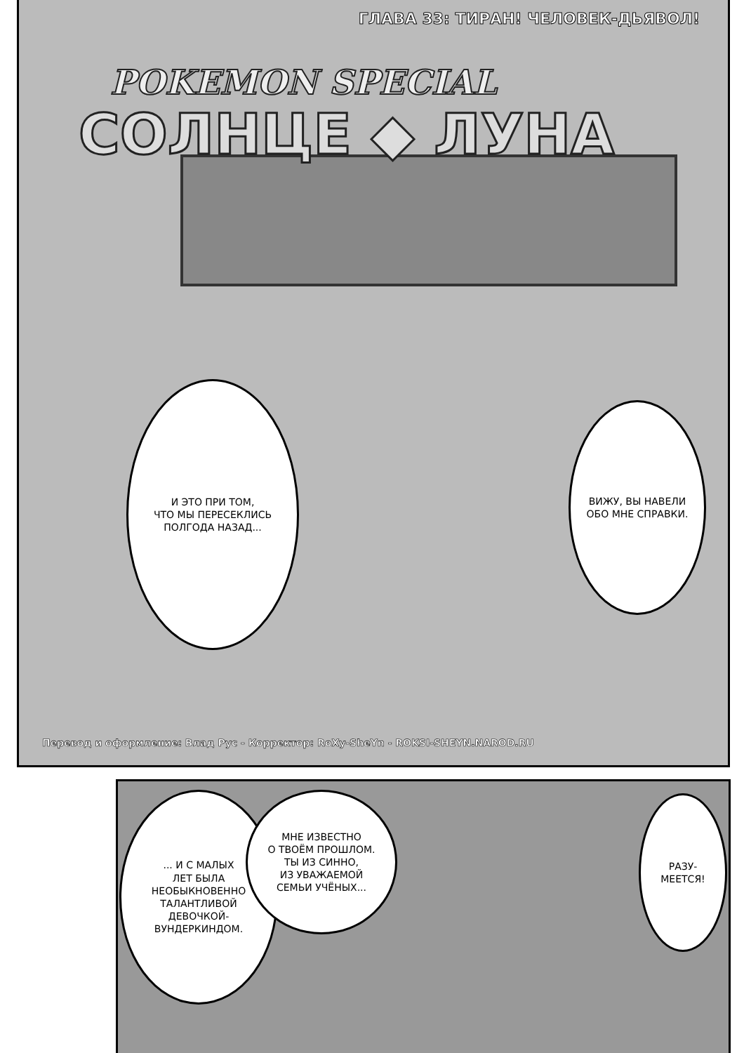ГЛАВА 33: ТИРАН! ЧЕЛОВЕК-ДЬЯВОЛ!
POKEMON SPECIAL
СОЛНЦЕ ◆ ЛУНА
И ЭТО ПРИ ТОМ,
ЧТО МЫ ПЕРЕСЕКЛИСЬ
ПОЛГОДА НАЗАД...
ВИЖУ, ВЫ НАВЕЛИ
ОБО МНЕ СПРАВКИ.
Перевод и оформление: Влад Рус - Корректор: RoXy-SheYn - ROKSI-SHEYN.NAROD.RU
... И С МАЛЫХ
ЛЕТ БЫЛА
НЕОБЫКНОВЕННО
ТАЛАНТЛИВОЙ
ДЕВОЧКОЙ-
ВУНДЕРКИНДОМ.
МНЕ ИЗВЕСТНО
О ТВОЁМ ПРОШЛОМ.
ТЫ ИЗ СИННО,
ИЗ УВАЖАЕМОЙ
СЕМЬИ УЧЁНЫХ...
РАЗУ-
МЕЕТСЯ!